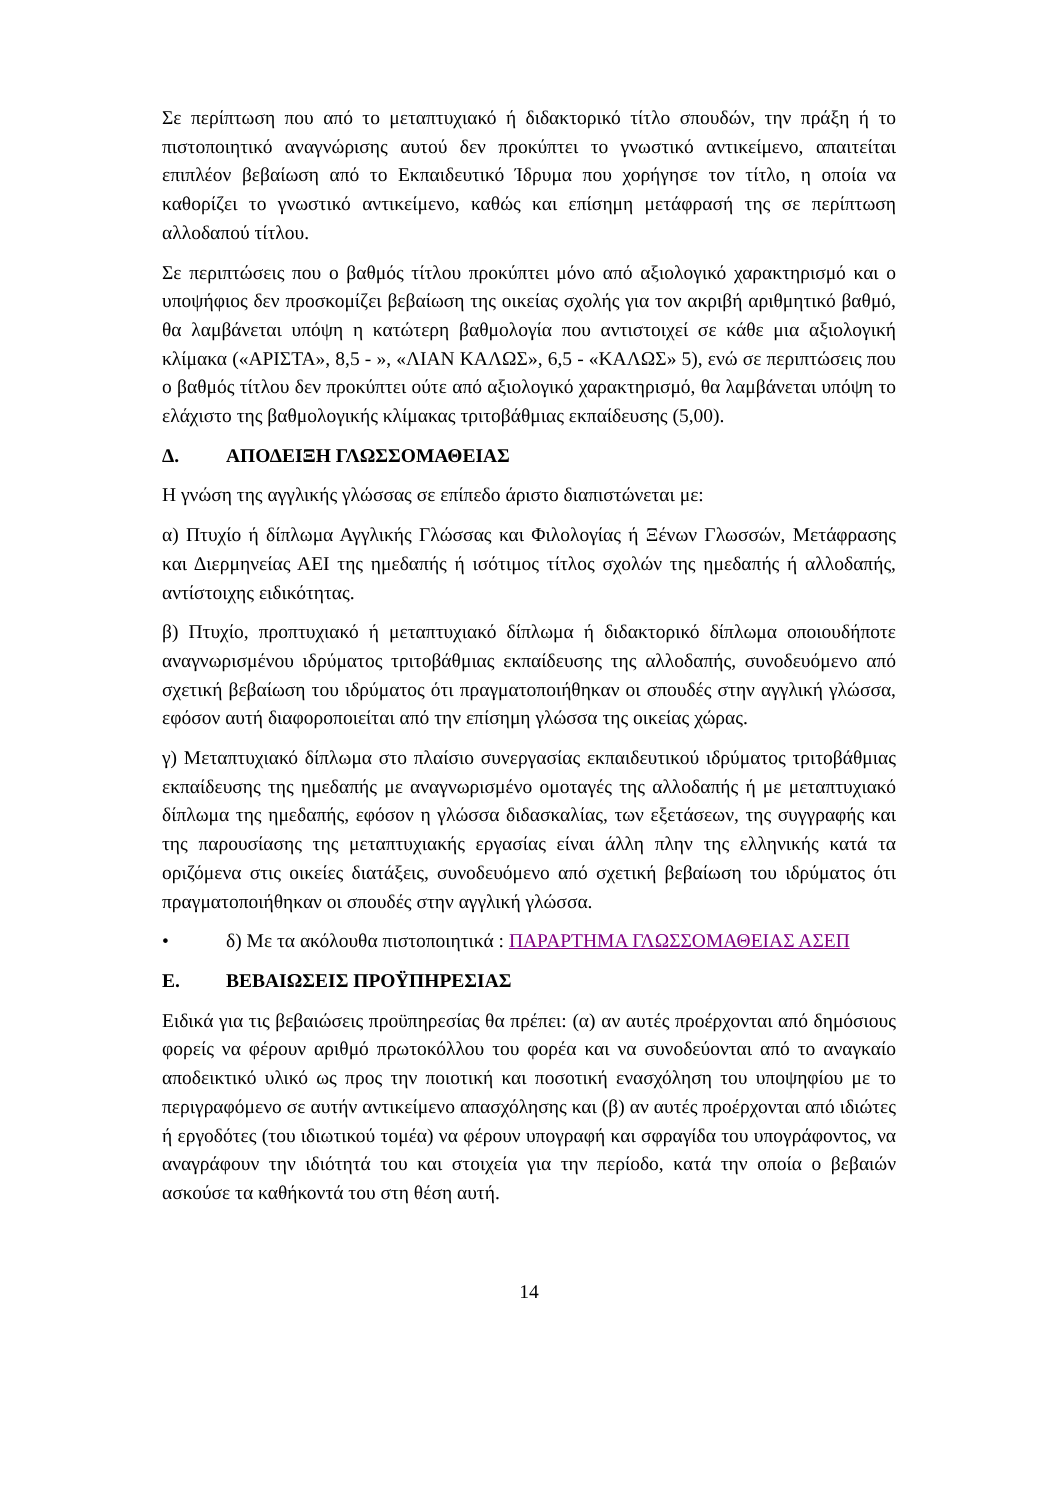Σε περίπτωση που από το μεταπτυχιακό ή διδακτορικό τίτλο σπουδών, την πράξη ή το πιστοποιητικό αναγνώρισης αυτού δεν προκύπτει το γνωστικό αντικείμενο, απαιτείται επιπλέον βεβαίωση από το Εκπαιδευτικό Ίδρυμα που χορήγησε τον τίτλο, η οποία να καθορίζει το γνωστικό αντικείμενο, καθώς και επίσημη μετάφρασή της σε περίπτωση αλλοδαπού τίτλου.
Σε περιπτώσεις που ο βαθμός τίτλου προκύπτει μόνο από αξιολογικό χαρακτηρισμό και ο υποψήφιος δεν προσκομίζει βεβαίωση της οικείας σχολής για τον ακριβή αριθμητικό βαθμό, θα λαμβάνεται υπόψη η κατώτερη βαθμολογία που αντιστοιχεί σε κάθε μια αξιολογική κλίμακα («ΑΡΙΣΤΑ», 8,5 - », «ΛΙΑΝ ΚΑΛΩΣ», 6,5 - «ΚΑΛΩΣ» 5), ενώ σε περιπτώσεις που ο βαθμός τίτλου δεν προκύπτει ούτε από αξιολογικό χαρακτηρισμό, θα λαμβάνεται υπόψη το ελάχιστο της βαθμολογικής κλίμακας τριτοβάθμιας εκπαίδευσης (5,00).
Δ. ΑΠΟΔΕΙΞΗ ΓΛΩΣΣΟΜΑΘΕΙΑΣ
Η γνώση της αγγλικής γλώσσας σε επίπεδο άριστο διαπιστώνεται με:
α) Πτυχίο ή δίπλωμα Αγγλικής Γλώσσας και Φιλολογίας ή Ξένων Γλωσσών, Μετάφρασης και Διερμηνείας ΑΕΙ της ημεδαπής ή ισότιμος τίτλος σχολών της ημεδαπής ή αλλοδαπής, αντίστοιχης ειδικότητας.
β) Πτυχίο, προπτυχιακό ή μεταπτυχιακό δίπλωμα ή διδακτορικό δίπλωμα οποιουδήποτε αναγνωρισμένου ιδρύματος τριτοβάθμιας εκπαίδευσης της αλλοδαπής, συνοδευόμενο από σχετική βεβαίωση του ιδρύματος ότι πραγματοποιήθηκαν οι σπουδές στην αγγλική γλώσσα, εφόσον αυτή διαφοροποιείται από την επίσημη γλώσσα της οικείας χώρας.
γ) Μεταπτυχιακό δίπλωμα στο πλαίσιο συνεργασίας εκπαιδευτικού ιδρύματος τριτοβάθμιας εκπαίδευσης της ημεδαπής με αναγνωρισμένο ομοταγές της αλλοδαπής ή με μεταπτυχιακό δίπλωμα της ημεδαπής, εφόσον η γλώσσα διδασκαλίας, των εξετάσεων, της συγγραφής και της παρουσίασης της μεταπτυχιακής εργασίας είναι άλλη πλην της ελληνικής κατά τα οριζόμενα στις οικείες διατάξεις, συνοδευόμενο από σχετική βεβαίωση του ιδρύματος ότι πραγματοποιήθηκαν οι σπουδές στην αγγλική γλώσσα.
• δ) Με τα ακόλουθα πιστοποιητικά : ΠΑΡΑΡΤΗΜΑ ΓΛΩΣΣΟΜΑΘΕΙΑΣ ΑΣΕΠ
Ε. ΒΕΒΑΙΩΣΕΙΣ ΠΡΟΫΠΗΡΕΣΙΑΣ
Ειδικά για τις βεβαιώσεις προϋπηρεσίας θα πρέπει: (α) αν αυτές προέρχονται από δημόσιους φορείς να φέρουν αριθμό πρωτοκόλλου του φορέα και να συνοδεύονται από το αναγκαίο αποδεικτικό υλικό ως προς την ποιοτική και ποσοτική ενασχόληση του υποψηφίου με το περιγραφόμενο σε αυτήν αντικείμενο απασχόλησης και (β) αν αυτές προέρχονται από ιδιώτες ή εργοδότες (του ιδιωτικού τομέα) να φέρουν υπογραφή και σφραγίδα του υπογράφοντος, να αναγράφουν την ιδιότητά του και στοιχεία για την περίοδο, κατά την οποία ο βεβαιών ασκούσε τα καθήκοντά του στη θέση αυτή.
14